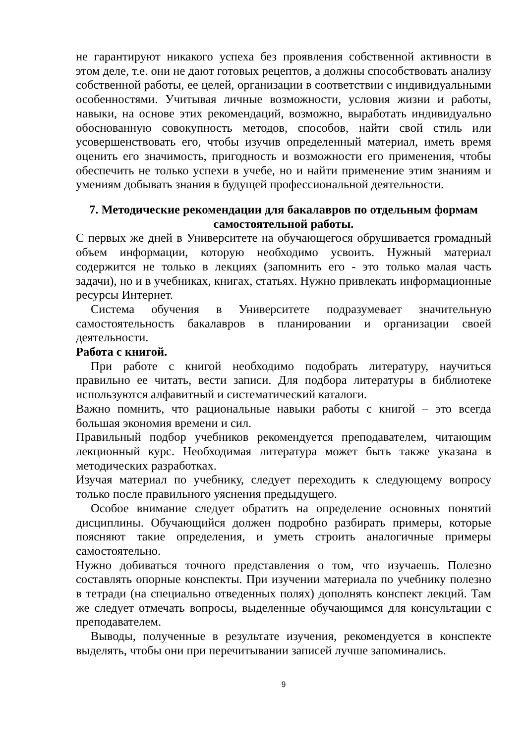не гарантируют никакого успеха без проявления собственной активности в этом деле, т.е. они не дают готовых рецептов, а должны способствовать анализу собственной работы, ее целей, организации в соответствии с индивидуальными особенностями. Учитывая личные возможности, условия жизни и работы, навыки, на основе этих рекомендаций, возможно, выработать индивидуально обоснованную совокупность методов, способов, найти свой стиль или усовершенствовать его, чтобы изучив определенный материал, иметь время оценить его значимость, пригодность и возможности его применения, чтобы обеспечить не только успехи в учебе, но и найти применение этим знаниям и умениям добывать знания в будущей профессиональной деятельности.
7. Методические рекомендации для бакалавров по отдельным формам самостоятельной работы.
С первых же дней в Университете на обучающегося обрушивается громадный объем информации, которую необходимо усвоить. Нужный материал содержится не только в лекциях (запомнить его - это только малая часть задачи), но и в учебниках, книгах, статьях. Нужно привлекать информационные ресурсы Интернет.
Система обучения в Университете подразумевает значительную самостоятельность бакалавров в планировании и организации своей деятельности.
Работа с книгой.
При работе с книгой необходимо подобрать литературу, научиться правильно ее читать, вести записи. Для подбора литературы в библиотеке используются алфавитный и систематический каталоги.
Важно помнить, что рациональные навыки работы с книгой – это всегда большая экономия времени и сил.
Правильный подбор учебников рекомендуется преподавателем, читающим лекционный курс. Необходимая литература может быть также указана в методических разработках.
Изучая материал по учебнику, следует переходить к следующему вопросу только после правильного уяснения предыдущего.
Особое внимание следует обратить на определение основных понятий дисциплины. Обучающийся должен подробно разбирать примеры, которые поясняют такие определения, и уметь строить аналогичные примеры самостоятельно.
Нужно добиваться точного представления о том, что изучаешь. Полезно составлять опорные конспекты. При изучении материала по учебнику полезно в тетради (на специально отведенных полях) дополнять конспект лекций. Там же следует отмечать вопросы, выделенные обучающимся для консультации с преподавателем.
Выводы, полученные в результате изучения, рекомендуется в конспекте выделять, чтобы они при перечитывании записей лучше запоминались.
9